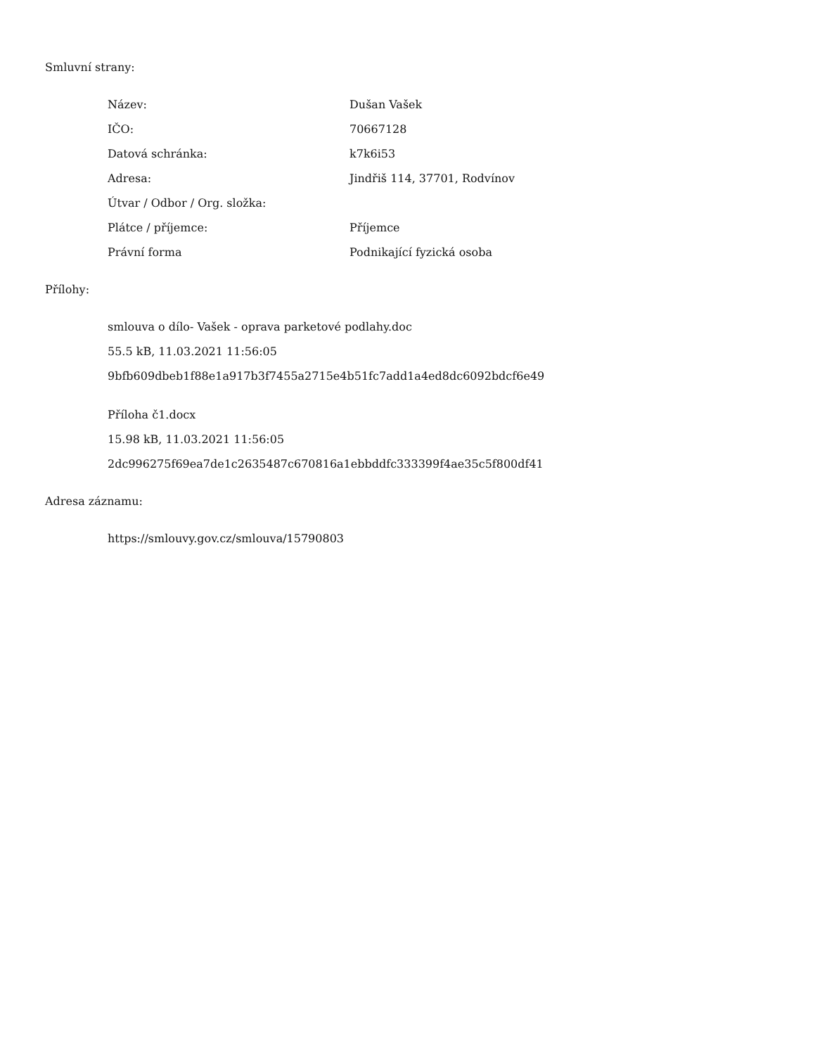Smluvní strany:
| Název: | Dušan Vašek |
| IČO: | 70667128 |
| Datová schránka: | k7k6i53 |
| Adresa: | Jindřiš 114, 37701, Rodvínov |
| Útvar / Odbor / Org. složka: | |
| Plátce / příjemce: | Příjemce |
| Právní forma | Podnikající fyzická osoba |
Přílohy:
smlouva o dílo- Vašek - oprava parketové podlahy.doc
55.5 kB, 11.03.2021 11:56:05
9bfb609dbeb1f88e1a917b3f7455a2715e4b51fc7add1a4ed8dc6092bdcf6e49
Příloha č1.docx
15.98 kB, 11.03.2021 11:56:05
2dc996275f69ea7de1c2635487c670816a1ebbddfc333399f4ae35c5f800df41
Adresa záznamu:
https://smlouvy.gov.cz/smlouva/15790803